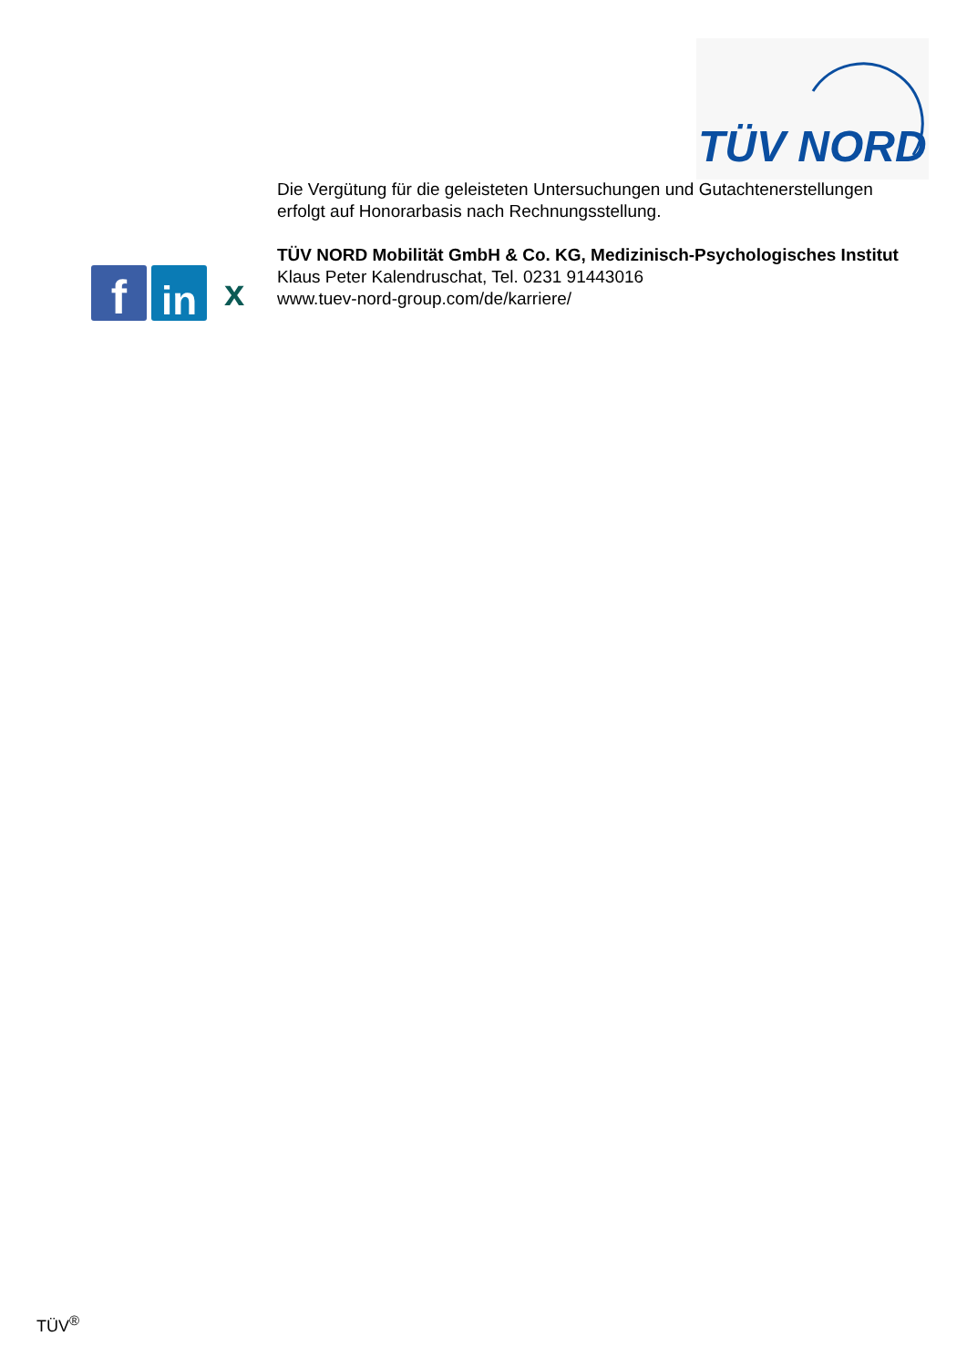TÜV NORD
f
in
x
Die Vergütung für die geleisteten Untersuchungen und Gutachtenerstellungen erfolgt auf Honorarbasis nach Rechnungsstellung.
TÜV NORD Mobilität GmbH & Co. KG, Medizinisch-Psychologisches Institut
Klaus Peter Kalendruschat, Tel. 0231 91443016
www.tuev-nord-group.com/de/karriere/
TÜV<sup>®</sup>